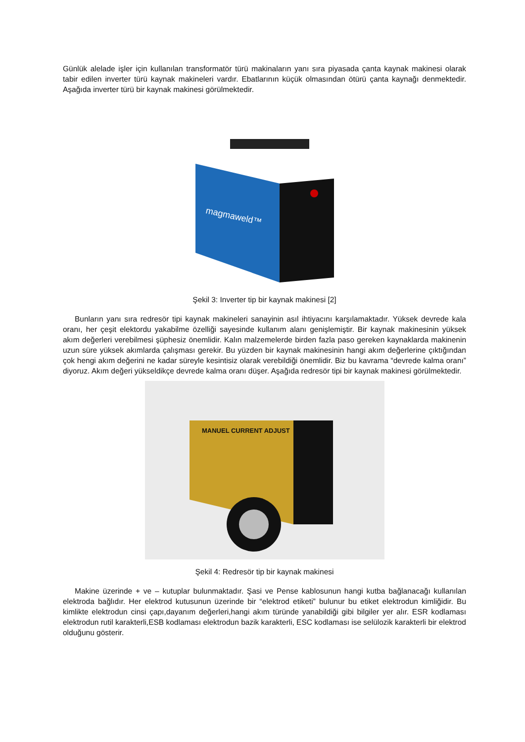Günlük alelade işler için kullanılan transformatör türü makinaların yanı sıra piyasada çanta kaynak makinesi olarak tabir edilen inverter türü kaynak makineleri vardır. Ebatlarının küçük olmasından ötürü çanta kaynağı denmektedir. Aşağıda inverter türü bir kaynak makinesi görülmektedir.
magmaweld™
Şekil 3: Inverter tip bir kaynak makinesi [2]
Bunların yanı sıra redresör tipi kaynak makineleri sanayinin asıl ihtiyacını karşılamaktadır. Yüksek devrede kala oranı, her çeşit elektordu yakabilme özelliği sayesinde kullanım alanı genişlemiştir. Bir kaynak makinesinin yüksek akım değerleri verebilmesi şüphesiz önemlidir. Kalın malzemelerde birden fazla paso gereken kaynaklarda makinenin uzun süre yüksek akımlarda çalışması gerekir. Bu yüzden bir kaynak makinesinin hangi akım değerlerine çıktığından çok hengi akım değerini ne kadar süreyle kesintisiz olarak verebildiği önemlidir. Biz bu kavrama “devrede kalma oranı” diyoruz. Akım değeri yükseldikçe devrede kalma oranı düşer. Aşağıda redresör tipi bir kaynak makinesi görülmektedir.
MANUEL CURRENT ADJUST
Şekil 4: Redresör tip bir kaynak makinesi
Makine üzerinde + ve – kutuplar bulunmaktadır. Şasi ve Pense kablosunun hangi kutba bağlanacağı kullanılan elektroda bağlıdır. Her elektrod kutusunun üzerinde bir “elektrod etiketi” bulunur bu etiket elektrodun kimliğidir. Bu kimlikte elektrodun cinsi çapı,dayanım değerleri,hangi akım türünde yanabildiği gibi bilgiler yer alır. ESR kodlaması elektrodun rutil karakterli,ESB kodlaması elektrodun bazik karakterli, ESC kodlaması ise selülozik karakterli bir elektrod olduğunu gösterir.